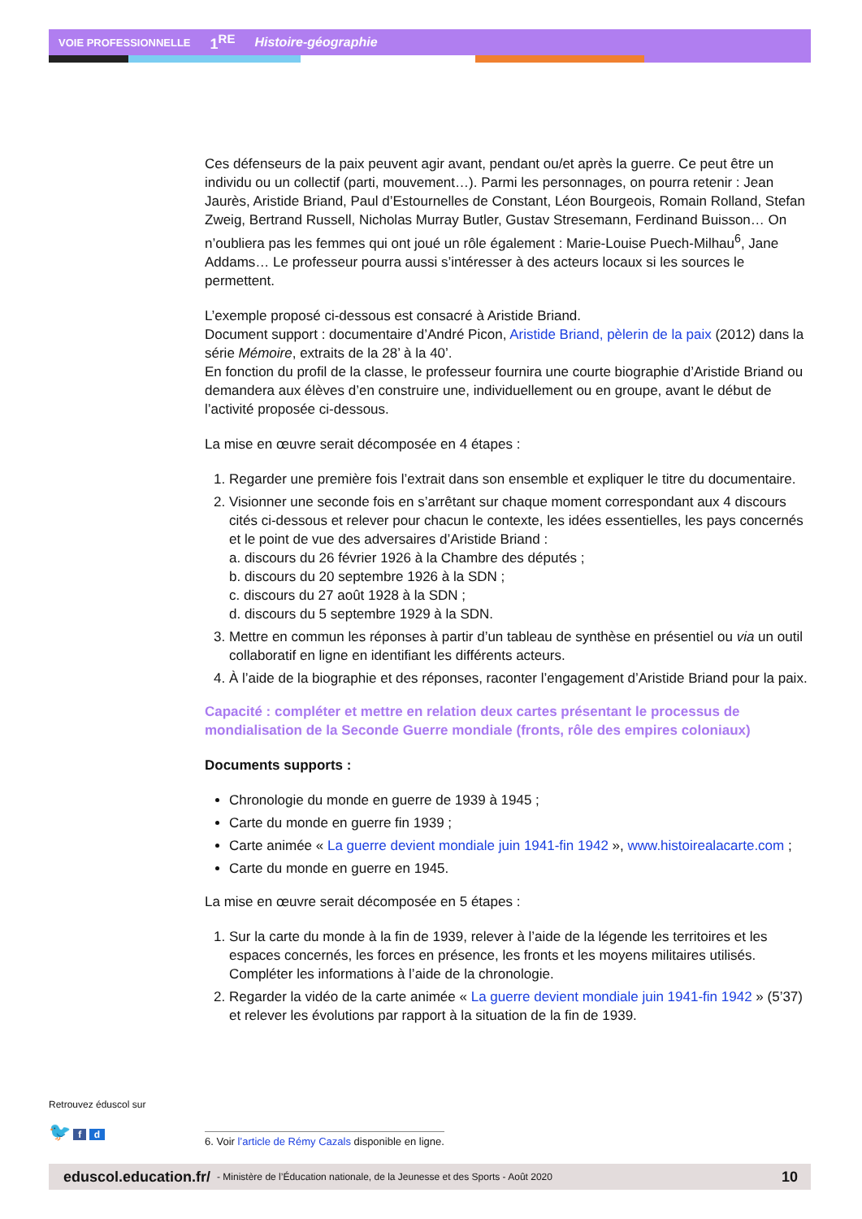VOIE PROFESSIONNELLE 1<sup>RE</sup> Histoire-géographie
Ces défenseurs de la paix peuvent agir avant, pendant ou/et après la guerre. Ce peut être un individu ou un collectif (parti, mouvement…). Parmi les personnages, on pourra retenir : Jean Jaurès, Aristide Briand, Paul d’Estournelles de Constant, Léon Bourgeois, Romain Rolland, Stefan Zweig, Bertrand Russell, Nicholas Murray Butler, Gustav Stresemann, Ferdinand Buisson… On n’oubliera pas les femmes qui ont joué un rôle également : Marie-Louise Puech-Milhau<sup>6</sup>, Jane Addams… Le professeur pourra aussi s’intéresser à des acteurs locaux si les sources le permettent.
L’exemple proposé ci-dessous est consacré à Aristide Briand.
Document support : documentaire d’André Picon, Aristide Briand, pèlerin de la paix (2012) dans la série Mémoire, extraits de la 28’ à la 40’.
En fonction du profil de la classe, le professeur fournira une courte biographie d’Aristide Briand ou demandera aux élèves d’en construire une, individuellement ou en groupe, avant le début de l’activité proposée ci-dessous.
La mise en œuvre serait décomposée en 4 étapes :
1. Regarder une première fois l’extrait dans son ensemble et expliquer le titre du documentaire.
2. Visionner une seconde fois en s’arrêtant sur chaque moment correspondant aux 4 discours cités ci-dessous et relever pour chacun le contexte, les idées essentielles, les pays concernés et le point de vue des adversaires d’Aristide Briand :
a. discours du 26 février 1926 à la Chambre des députés ;
b. discours du 20 septembre 1926 à la SDN ;
c. discours du 27 août 1928 à la SDN ;
d. discours du 5 septembre 1929 à la SDN.
3. Mettre en commun les réponses à partir d’un tableau de synthèse en présentiel ou via un outil collaboratif en ligne en identifiant les différents acteurs.
4. À l’aide de la biographie et des réponses, raconter l’engagement d’Aristide Briand pour la paix.
Capacité : compléter et mettre en relation deux cartes présentant le processus de mondialisation de la Seconde Guerre mondiale (fronts, rôle des empires coloniaux)
Documents supports :
Chronologie du monde en guerre de 1939 à 1945 ;
Carte du monde en guerre fin 1939 ;
Carte animée « La guerre devient mondiale juin 1941-fin 1942 », www.histoirealacarte.com ;
Carte du monde en guerre en 1945.
La mise en œuvre serait décomposée en 5 étapes :
1. Sur la carte du monde à la fin de 1939, relever à l’aide de la légende les territoires et les espaces concernés, les forces en présence, les fronts et les moyens militaires utilisés. Compléter les informations à l’aide de la chronologie.
2. Regarder la vidéo de la carte animée « La guerre devient mondiale juin 1941-fin 1942 » (5’37) et relever les évolutions par rapport à la situation de la fin de 1939.
Retrouvez éduscol sur
🐦 f d
6. Voir l’article de Rémy Cazals disponible en ligne.
eduscol.education.fr/ - Ministère de l’Éducation nationale, de la Jeunesse et des Sports - Août 2020 10